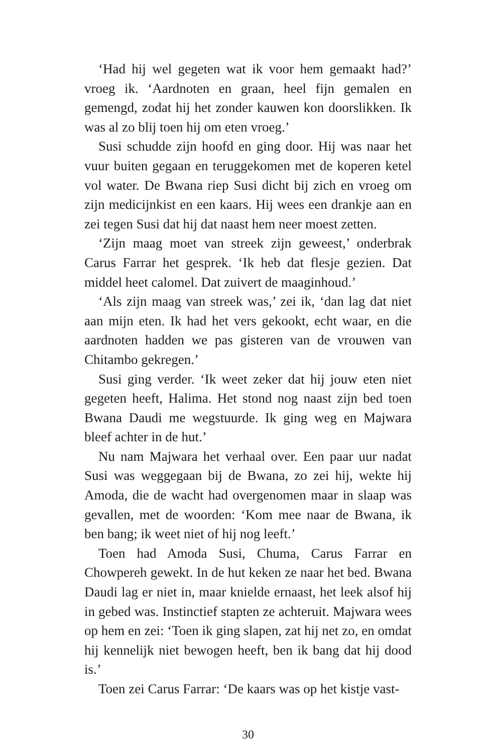‘Had hij wel gegeten wat ik voor hem gemaakt had?’ vroeg ik. ‘Aardnoten en graan, heel fijn gemalen en gemengd, zodat hij het zonder kauwen kon doorslikken. Ik was al zo blij toen hij om eten vroeg.’
Susi schudde zijn hoofd en ging door. Hij was naar het vuur buiten gegaan en teruggekomen met de koperen ketel vol water. De Bwana riep Susi dicht bij zich en vroeg om zijn medicijnkist en een kaars. Hij wees een drankje aan en zei tegen Susi dat hij dat naast hem neer moest zetten.
‘Zijn maag moet van streek zijn geweest,’ onderbrak Carus Farrar het gesprek. ‘Ik heb dat flesje gezien. Dat middel heet calomel. Dat zuivert de maaginhoud.’
‘Als zijn maag van streek was,’ zei ik, ‘dan lag dat niet aan mijn eten. Ik had het vers gekookt, echt waar, en die aardnoten hadden we pas gisteren van de vrouwen van Chitambo gekregen.’
Susi ging verder. ‘Ik weet zeker dat hij jouw eten niet gegeten heeft, Halima. Het stond nog naast zijn bed toen Bwana Daudi me wegstuurde. Ik ging weg en Majwara bleef achter in de hut.’
Nu nam Majwara het verhaal over. Een paar uur nadat Susi was weggegaan bij de Bwana, zo zei hij, wekte hij Amoda, die de wacht had overgenomen maar in slaap was gevallen, met de woorden: ‘Kom mee naar de Bwana, ik ben bang; ik weet niet of hij nog leeft.’
Toen had Amoda Susi, Chuma, Carus Farrar en Chowpereh gewekt. In de hut keken ze naar het bed. Bwana Daudi lag er niet in, maar knielde ernaast, het leek alsof hij in gebed was. Instinctief stapten ze achteruit. Majwara wees op hem en zei: ‘Toen ik ging slapen, zat hij net zo, en omdat hij kennelijk niet bewogen heeft, ben ik bang dat hij dood is.’
Toen zei Carus Farrar: ‘De kaars was op het kistje vast-
30